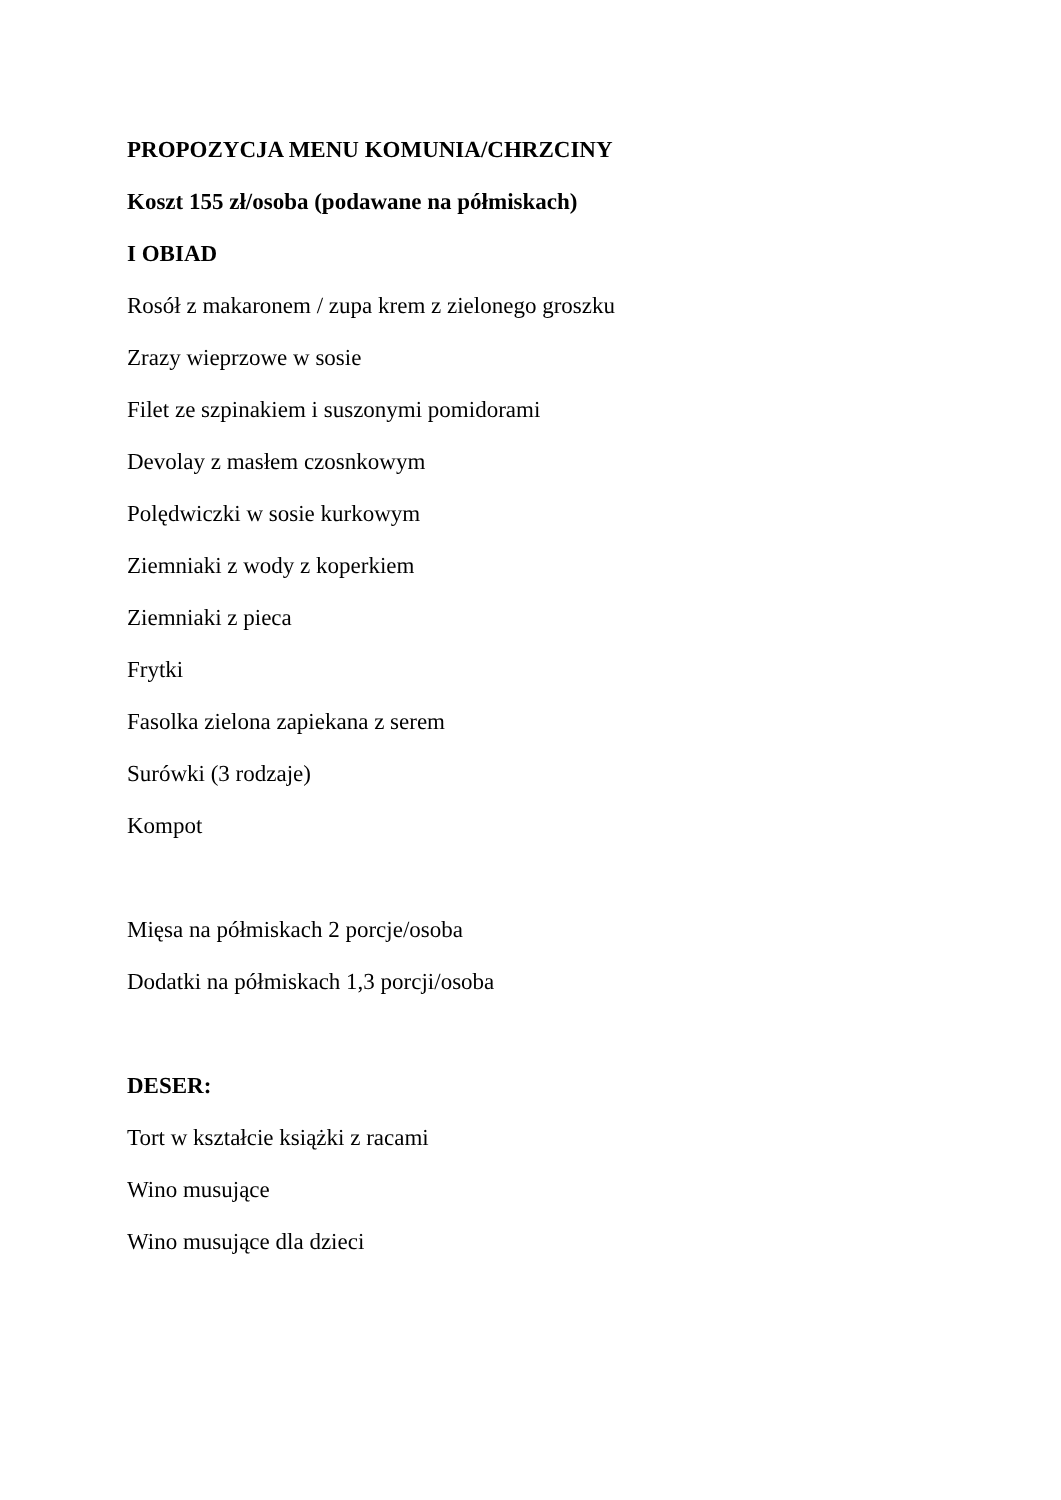PROPOZYCJA MENU KOMUNIA/CHRZCINY
Koszt 155 zł/osoba (podawane na półmiskach)
I OBIAD
Rosół z makaronem / zupa krem z zielonego groszku
Zrazy wieprzowe w sosie
Filet ze szpinakiem i suszonymi pomidorami
Devolay z masłem czosnkowym
Polędwiczki w sosie kurkowym
Ziemniaki z wody z koperkiem
Ziemniaki z pieca
Frytki
Fasolka zielona zapiekana z serem
Surówki (3 rodzaje)
Kompot
Mięsa na półmiskach 2 porcje/osoba
Dodatki na półmiskach 1,3 porcji/osoba
DESER:
Tort w kształcie książki z racami
Wino musujące
Wino musujące dla dzieci